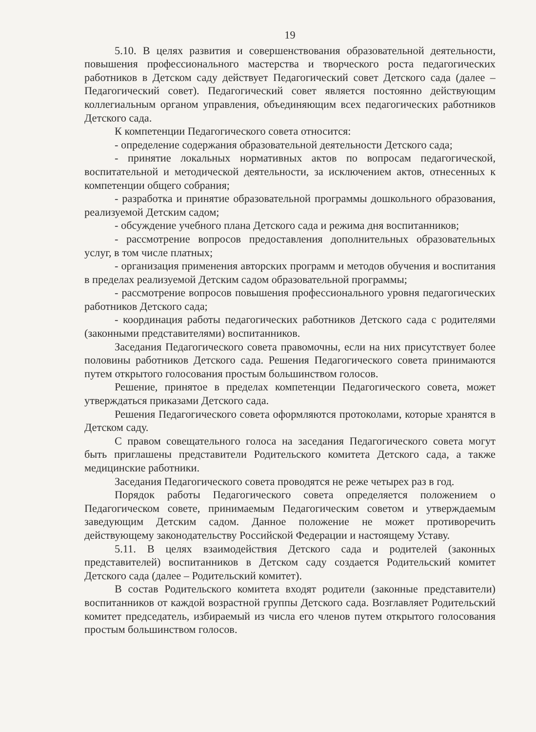19
5.10. В целях развития и совершенствования образовательной деятельности, повышения профессионального мастерства и творческого роста педагогических работников в Детском саду действует Педагогический совет Детского сада (далее – Педагогический совет). Педагогический совет является постоянно действующим коллегиальным органом управления, объединяющим всех педагогических работников Детского сада.
К компетенции Педагогического совета относится:
- определение содержания образовательной деятельности Детского сада;
- принятие локальных нормативных актов по вопросам педагогической, воспитательной и методической деятельности, за исключением актов, отнесенных к компетенции общего собрания;
- разработка и принятие образовательной программы дошкольного образования, реализуемой Детским садом;
- обсуждение учебного плана Детского сада и режима дня воспитанников;
- рассмотрение вопросов предоставления дополнительных образовательных услуг, в том числе платных;
- организация применения авторских программ и методов обучения и воспитания в пределах реализуемой Детским садом образовательной программы;
- рассмотрение вопросов повышения профессионального уровня педагогических работников Детского сада;
- координация работы педагогических работников Детского сада с родителями (законными представителями) воспитанников.
Заседания Педагогического совета правомочны, если на них присутствует более половины работников Детского сада. Решения Педагогического совета принимаются путем открытого голосования простым большинством голосов.
Решение, принятое в пределах компетенции Педагогического совета, может утверждаться приказами Детского сада.
Решения Педагогического совета оформляются протоколами, которые хранятся в Детском саду.
С правом совещательного голоса на заседания Педагогического совета могут быть приглашены представители Родительского комитета Детского сада, а также медицинские работники.
Заседания Педагогического совета проводятся не реже четырех раз в год.
Порядок работы Педагогического совета определяется положением о Педагогическом совете, принимаемым Педагогическим советом и утверждаемым заведующим Детским садом. Данное положение не может противоречить действующему законодательству Российской Федерации и настоящему Уставу.
5.11. В целях взаимодействия Детского сада и родителей (законных представителей) воспитанников в Детском саду создается Родительский комитет Детского сада (далее – Родительский комитет).
В состав Родительского комитета входят родители (законные представители) воспитанников от каждой возрастной группы Детского сада. Возглавляет Родительский комитет председатель, избираемый из числа его членов путем открытого голосования простым большинством голосов.